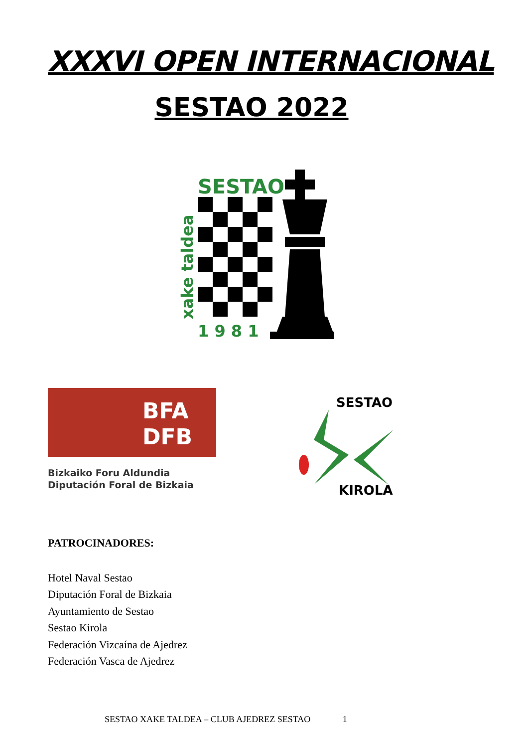XXXVI OPEN INTERNACIONAL
SESTAO 2022
SESTAO
1 9 8 1
xake taldea
BFA
DFB
Bizkaiko Foru Aldundia
Diputación Foral de Bizkaia
SESTAO
KIROLA
PATROCINADORES:
Hotel Naval Sestao
Diputación Foral de Bizkaia
Ayuntamiento de Sestao
Sestao Kirola
Federación Vizcaína de Ajedrez
Federación Vasca de Ajedrez
SESTAO XAKE TALDEA – CLUB AJEDREZ SESTAO 1